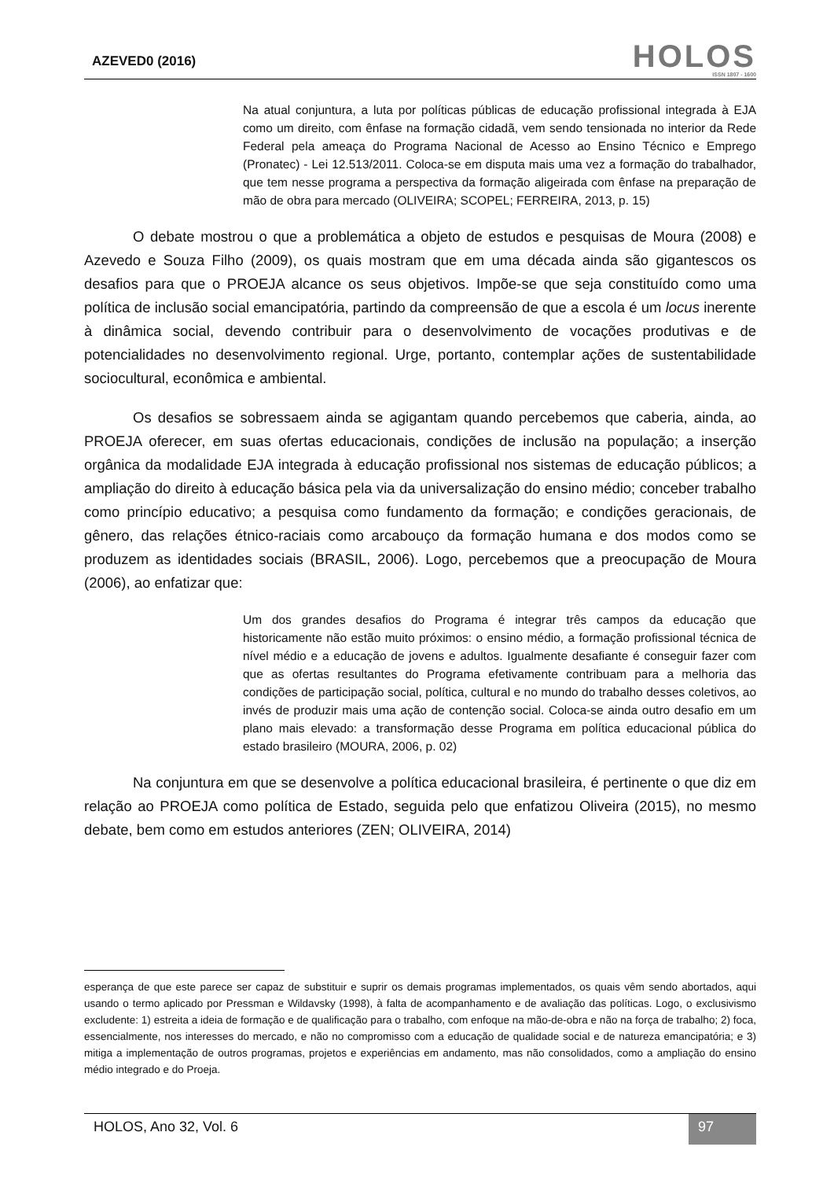AZEVED0 (2016)
HOLOS
ISSN 1807 - 1600
Na atual conjuntura, a luta por políticas públicas de educação profissional integrada à EJA como um direito, com ênfase na formação cidadã, vem sendo tensionada no interior da Rede Federal pela ameaça do Programa Nacional de Acesso ao Ensino Técnico e Emprego (Pronatec) - Lei 12.513/2011. Coloca-se em disputa mais uma vez a formação do trabalhador, que tem nesse programa a perspectiva da formação aligeirada com ênfase na preparação de mão de obra para mercado (OLIVEIRA; SCOPEL; FERREIRA, 2013, p. 15)
O debate mostrou o que a problemática a objeto de estudos e pesquisas de Moura (2008) e Azevedo e Souza Filho (2009), os quais mostram que em uma década ainda são gigantescos os desafios para que o PROEJA alcance os seus objetivos. Impõe-se que seja constituído como uma política de inclusão social emancipatória, partindo da compreensão de que a escola é um locus inerente à dinâmica social, devendo contribuir para o desenvolvimento de vocações produtivas e de potencialidades no desenvolvimento regional. Urge, portanto, contemplar ações de sustentabilidade sociocultural, econômica e ambiental.
Os desafios se sobressaem ainda se agigantam quando percebemos que caberia, ainda, ao PROEJA oferecer, em suas ofertas educacionais, condições de inclusão na população; a inserção orgânica da modalidade EJA integrada à educação profissional nos sistemas de educação públicos; a ampliação do direito à educação básica pela via da universalização do ensino médio; conceber trabalho como princípio educativo; a pesquisa como fundamento da formação; e condições geracionais, de gênero, das relações étnico-raciais como arcabouço da formação humana e dos modos como se produzem as identidades sociais (BRASIL, 2006). Logo, percebemos que a preocupação de Moura (2006), ao enfatizar que:
Um dos grandes desafios do Programa é integrar três campos da educação que historicamente não estão muito próximos: o ensino médio, a formação profissional técnica de nível médio e a educação de jovens e adultos. Igualmente desafiante é conseguir fazer com que as ofertas resultantes do Programa efetivamente contribuam para a melhoria das condições de participação social, política, cultural e no mundo do trabalho desses coletivos, ao invés de produzir mais uma ação de contenção social. Coloca-se ainda outro desafio em um plano mais elevado: a transformação desse Programa em política educacional pública do estado brasileiro (MOURA, 2006, p. 02)
Na conjuntura em que se desenvolve a política educacional brasileira, é pertinente o que diz em relação ao PROEJA como política de Estado, seguida pelo que enfatizou Oliveira (2015), no mesmo debate, bem como em estudos anteriores (ZEN; OLIVEIRA, 2014)
esperança de que este parece ser capaz de substituir e suprir os demais programas implementados, os quais vêm sendo abortados, aqui usando o termo aplicado por Pressman e Wildavsky (1998), à falta de acompanhamento e de avaliação das políticas. Logo, o exclusivismo excludente: 1) estreita a ideia de formação e de qualificação para o trabalho, com enfoque na mão-de-obra e não na força de trabalho; 2) foca, essencialmente, nos interesses do mercado, e não no compromisso com a educação de qualidade social e de natureza emancipatória; e 3) mitiga a implementação de outros programas, projetos e experiências em andamento, mas não consolidados, como a ampliação do ensino médio integrado e do Proeja.
HOLOS, Ano 32, Vol. 6 97